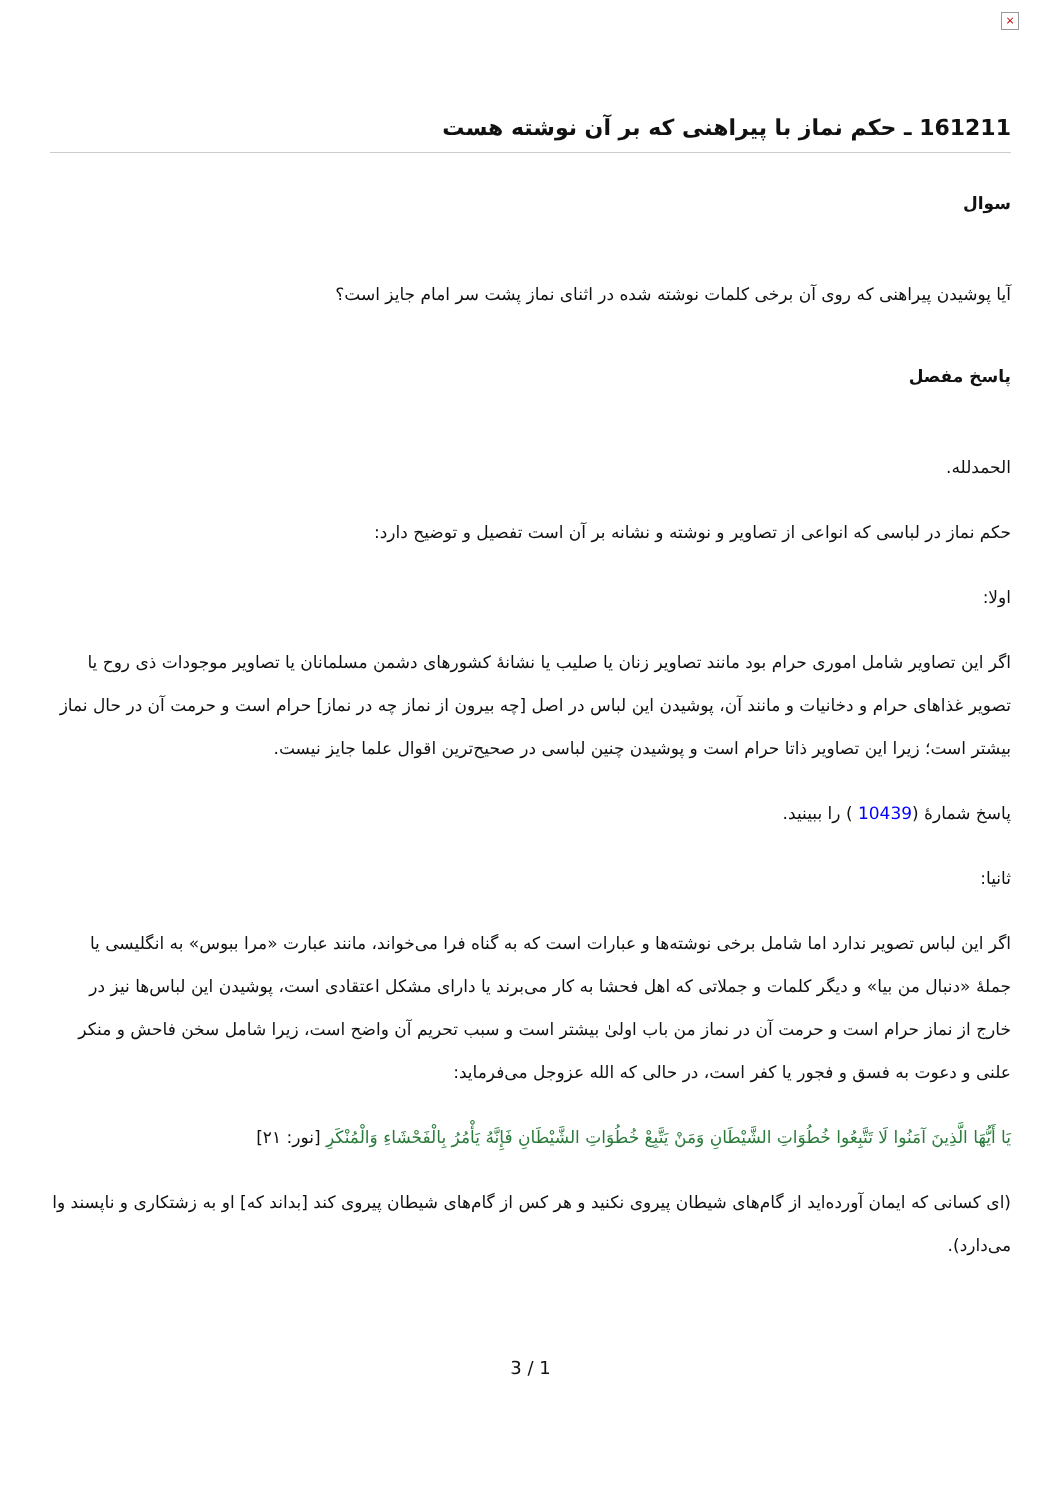×
161211 ـ حکم نماز با پیراهنی که بر آن نوشته هست
سوال
آیا پوشیدن پیراهنی که روی آن برخی کلمات نوشته شده در اثنای نماز پشت سر امام جایز است؟
پاسخ مفصل
الحمدلله.
حکم نماز در لباسی که انواعی از تصاویر و نوشته و نشانه بر آن است تفصیل و توضیح دارد:
اولا:
اگر این تصاویر شامل اموری حرام بود مانند تصاویر زنان یا صلیب یا نشانۀ کشورهای دشمن مسلمانان یا تصاویر موجودات ذی روح یا تصویر غذاهای حرام و دخانیات و مانند آن، پوشیدن این لباس در اصل [چه بیرون از نماز چه در نماز] حرام است و حرمت آن در حال نماز بیشتر است؛ زیرا این تصاویر ذاتا حرام است و پوشیدن چنین لباسی در صحیح‌ترین اقوال علما جایز نیست.
پاسخ شمارۀ (10439 ) را ببینید.
ثانیا:
اگر این لباس تصویر ندارد اما شامل برخی نوشته‌ها و عبارات است که به گناه فرا می‌خواند، مانند عبارت «مرا ببوس» به انگلیسی یا جملۀ «دنبال من بیا» و دیگر کلمات و جملاتی که اهل فحشا به کار می‌برند یا دارای مشکل اعتقادی است، پوشیدن این لباس‌ها نیز در خارج از نماز حرام است و حرمت آن در نماز من باب اولیٰ بیشتر است و سبب تحریم آن واضح است، زیرا شامل سخن فاحش و منکر علنی و دعوت به فسق و فجور یا کفر است، در حالی که الله عزوجل می‌فرماید:
يَا أَيُّهَا الَّذِينَ آمَنُوا لَا تَتَّبِعُوا خُطُوَاتِ الشَّيْطَانِ وَمَنْ يَتَّبِعْ خُطُوَاتِ الشَّيْطَانِ فَإِنَّهُ يَأْمُرُ بِالْفَحْشَاءِ وَالْمُنْكَرِ [نور: ۲۱]
(ای کسانی که ایمان آورده‌اید از گام‌های شیطان پیروی نکنید و هر کس از گام‌های شیطان پیروی کند [بداند که] او به زشتکاری و ناپسند وا می‌دارد).
3 / 1